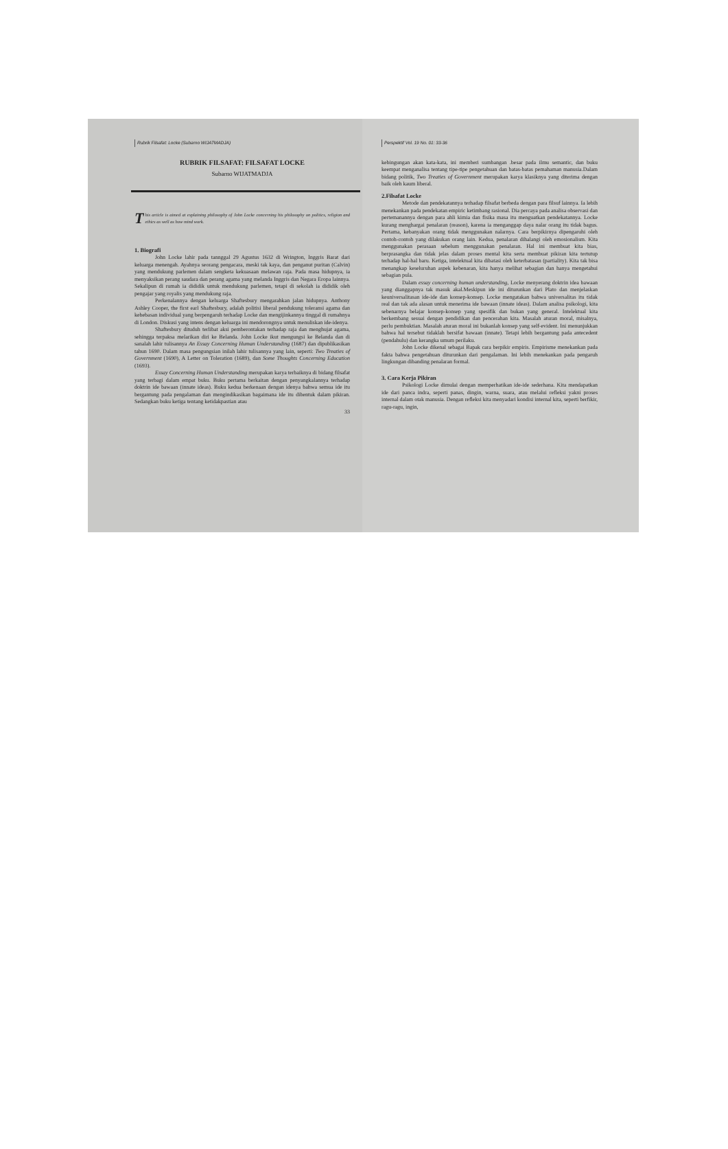Rubrik Filsafat: Locke (Subarno WIJATMADJA)
RUBRIK FILSAFAT: FILSAFAT LOCKE
Subarno WIJATMADJA
This article is aimed at explaining philosophy of John Locke concerning his philosophy on politics, religion and ethics as well as how mind work.
1. Biografi
John Locke lahir pada tannggal 29 Agustus 1632 di Wrington, Inggris Barat dari keluarga menengah. Ayahnya seorang pengacara, meski tak kaya, dan penganut puritan (Calvin) yang mendukung parlemen dalam sengketa kekuasaan melawan raja. Pada masa hidupnya, ia menyaksikan perang saudara dan perang agama yang melanda Inggris dan Negara Eropa lainnya. Sekalipun di rumah ia dididik untuk mendukung parlemen, tetapi di sekolah ia dididik oleh pengajar yang royalis yang mendukung raja.
Perkenalannya dengan keluarga Shaftesbury mengarahkan jalan hidupnya. Anthony Ashley Cooper, the first earl Shaftesbury, adalah politisi liberal pendukung toleransi agama dan kebebasan individual yang berpengaruh terhadap Locke dan mengijinkannya tinggal di rumahnya di London. Diskusi yang intens dengan keluarga ini mendorongnya untuk menuliskan ide-idenya.
Shaftesbury dituduh terlibat aksi pemberontakan terhadap raja dan menghujat agama, sehingga terpaksa melarikan diri ke Belanda. John Locke ikut mengungsi ke Belanda dan di sanalah lahir tulisannya An Essay Concerning Human Understanding (1687) dan dipublikasikan tahun 1690. Dalam masa pengungsian inilah lahir tulisannya yang lain, seperti: Two Treaties of Government (1690), A Letter on Toleration (1689), dan Some Thoughts Concerning Education (1693).
Essay Concerning Human Understanding merupakan karya terbaiknya di bidang filsafat yang terbagi dalam empat buku. Buku pertama berkaitan dengan penyangkalannya terhadap doktrin ide bawaan (innate ideas). Buku kedua berkenaan dengan idenya bahwa semua ide itu bergantung pada pengalaman dan mengindikasikan bagaimana ide itu dibentuk dalam pikiran. Sedangkan buku ketiga tentang ketidakpastian atau
33
Perspektif Vol. 19 No. 01: 33-36
kebingungan akan kata-kata, ini memberi sumbangan .besar pada ilmu semantic, dan buku keempat menganalisa tentang tipe-tipe pengetahuan dan batas-batas pemahaman manusia.Dalam bidang politik, Two Treaties of Government merupakan karya klasiknya yang diterima dengan baik oleh kaum liberal.
2.Filsafat Locke
Metode dan pendekatannya terhadap filsafat berbeda dengan para filsuf lainnya. Ia lebih menekankan pada pendekatan empiric ketimbang rasional. Dia percaya pada analisa observasi dan pertemanannya dengan para ahli kimia dan fisika masa itu menguatkan pendekatannya. Locke kurang menghargai penalaran (reason), karena ia menganggap daya nalar orang itu tidak bagus. Pertama, kebanyakan orang tidak menggunakan nalarnya. Cara berpikirnya dipengaruhi oleh contoh-contoh yang dilakukan orang lain. Kedua, penalaran dihalangi oleh emosionalism. Kita menggunakan perasaan sebelum menggunakan penalaran. Hal ini membuat kita bias, berprasangka dan tidak jelas dalam proses mental kita serta membuat pikiran kita tertutup terhadap hal-hal baru. Ketiga, intelektual kita dibatasi oleh keterbatasan (partiality). Kita tak bisa menangkap keseluruhan aspek kebenaran, kita hanya melihat sebagian dan hanya mengetahui sebagian pula.
Dalam essay concerning human understanding, Locke menyerang doktrin idea bawaan yang dianggapnya tak masuk akal.Meskipun ide ini diturunkan dari Plato dan menjelaskan keuniversalitasan ide-ide dan konsep-konsep. Locke mengatakan bahwa universalitas itu tidak real dan tak ada alasan untuk menerima ide bawaan (innate ideas). Dalam analisa psikologi, kita sebenarnya belajar konsep-konsep yang spesifik dan bukan yang general. Intelektual kita berkembang sesuai dengan pendidikan dan pencerahan kita. Masalah aturan moral, misalnya, perlu pembuktian. Masalah aturan moral ini bukanlah konsep yang self-evident. Ini menunjukkan bahwa hal tersebut tidaklah bersifat bawaan (innate). Tetapi lebih bergantung pada antecedent (pendahulu) dan kerangka umum perilaku.
John Locke dikenal sebagai Bapak cara berpikir empiris. Empirisme menekankan pada fakta bahwa pengetahuan diturunkan dari pengalaman. Ini lebih menekankan pada pengaruh lingkungan dibanding penalaran formal.
3. Cara Kerja Pikiran
Psikologi Locke dimulai dengan memperhatikan ide-ide sederhana. Kita mendapatkan ide dari panca indra, seperti panas, dingin, warna, suara, atau melalui refleksi yakni proses internal dalam otak manusia. Dengan refleksi kita menyadari kondisi internal kita, seperti berfikir, ragu-ragu, ingin,